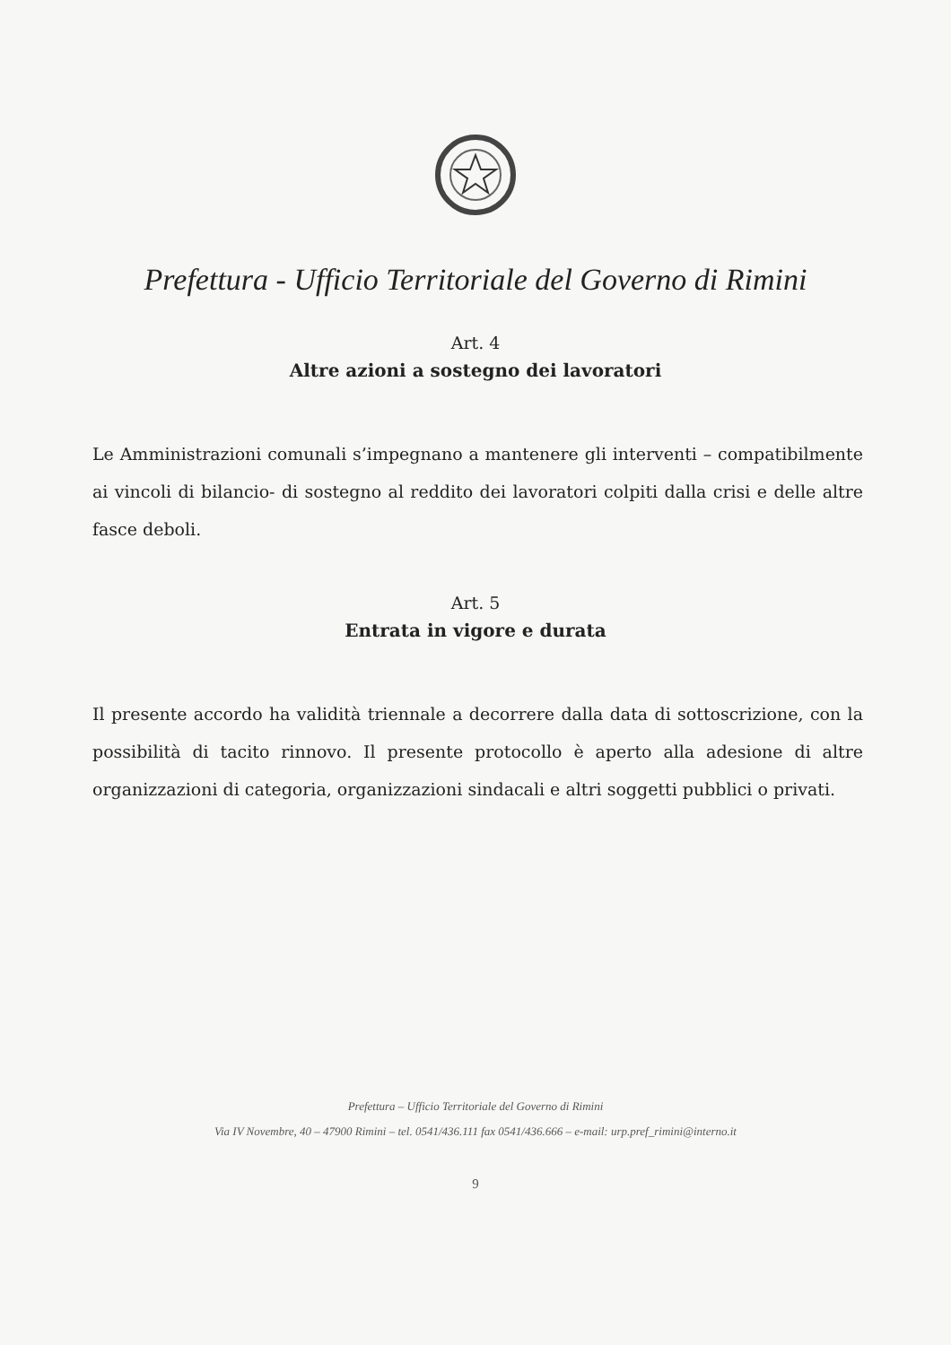Prefettura - Ufficio Territoriale del Governo di Rimini
Art. 4
Altre azioni a sostegno dei lavoratori
Le Amministrazioni comunali s’impegnano a mantenere gli interventi – compatibilmente ai vincoli di bilancio- di sostegno al reddito dei lavoratori colpiti dalla crisi e delle altre fasce deboli.
Art. 5
Entrata in vigore e durata
Il presente accordo ha validità triennale a decorrere dalla data di sottoscrizione, con la possibilità di tacito rinnovo. Il presente protocollo è aperto alla adesione di altre organizzazioni di categoria, organizzazioni sindacali e altri soggetti pubblici o privati.
Prefettura – Ufficio Territoriale del Governo di Rimini
Via IV Novembre, 40 – 47900 Rimini – tel. 0541/436.111 fax 0541/436.666 – e-mail: urp.pref_rimini@interno.it
9